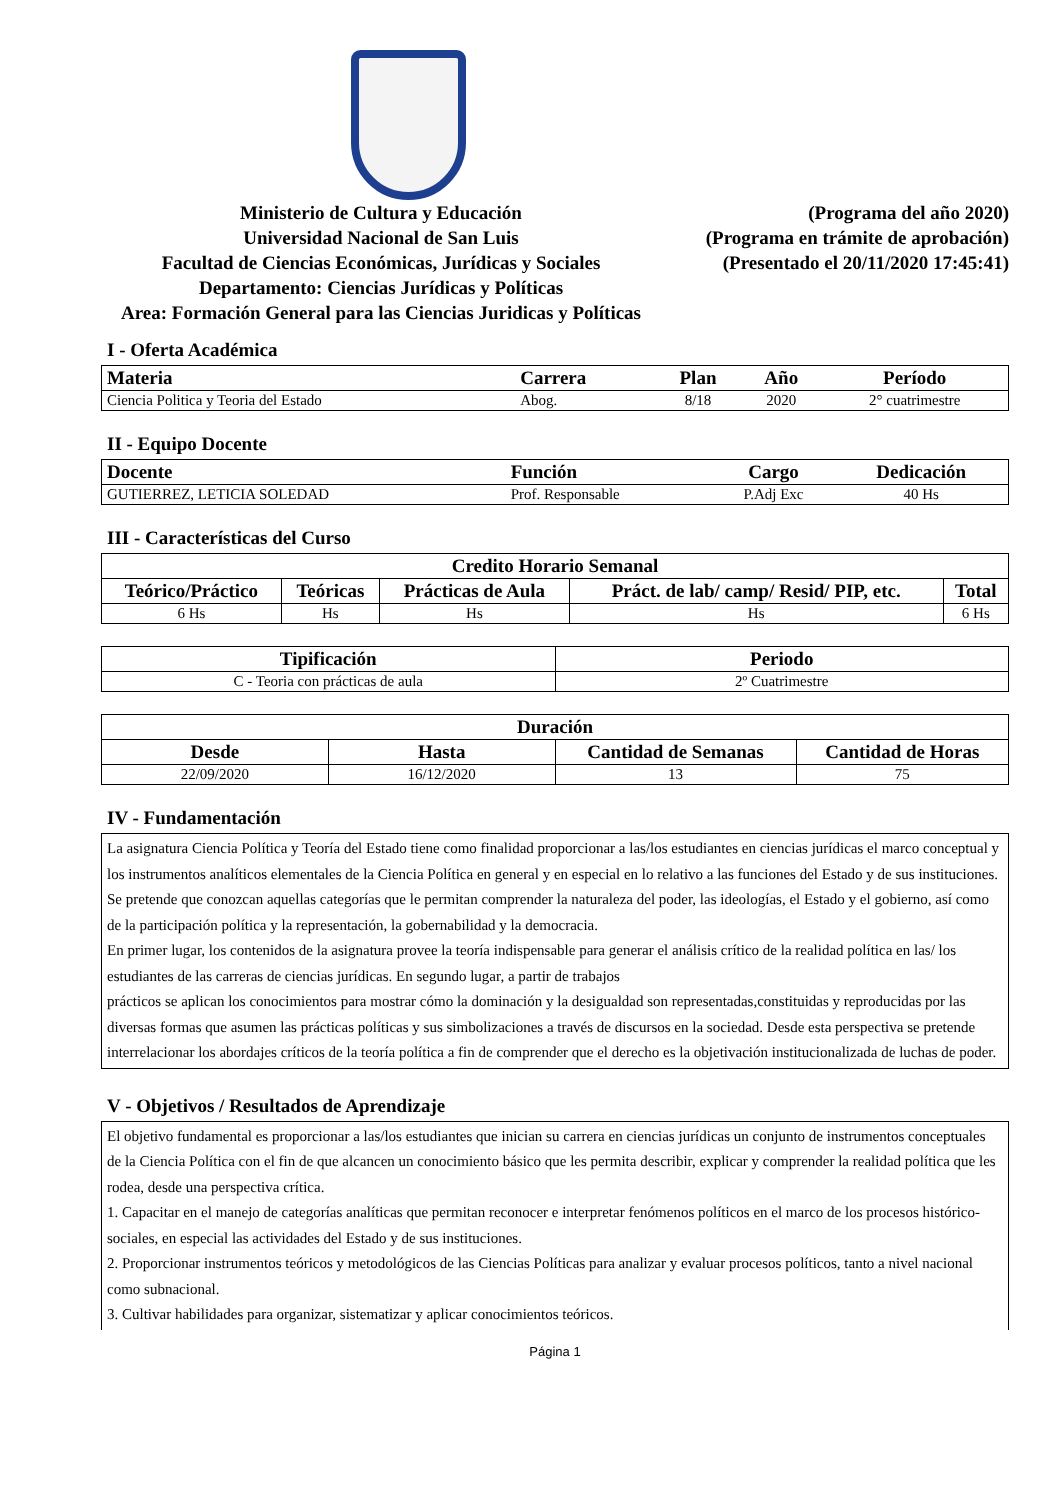Ministerio de Cultura y Educación
Universidad Nacional de San Luis
Facultad de Ciencias Económicas, Jurídicas y Sociales
Departamento: Ciencias Jurídicas y Políticas
Area: Formación General para las Ciencias Juridicas y Políticas
(Programa del año 2020)
(Programa en trámite de aprobación)
(Presentado el 20/11/2020 17:45:41)
I - Oferta Académica
| Materia | Carrera | Plan | Año | Período |
| --- | --- | --- | --- | --- |
| Ciencia Politica y Teoria del Estado | Abog. | 8/18 | 2020 | 2° cuatrimestre |
II - Equipo Docente
| Docente | Función | Cargo | Dedicación |
| --- | --- | --- | --- |
| GUTIERREZ, LETICIA SOLEDAD | Prof. Responsable | P.Adj Exc | 40 Hs |
III - Características del Curso
| Credito Horario Semanal | | | | |
| --- | --- | --- | --- | --- |
| Teórico/Práctico | Teóricas | Prácticas de Aula | Práct. de lab/ camp/ Resid/ PIP, etc. | Total |
| 6 Hs | Hs | Hs | Hs | 6 Hs |
| Tipificación | Periodo |
| --- | --- |
| C - Teoria con prácticas de aula | 2º Cuatrimestre |
| Duración | | | |
| --- | --- | --- | --- |
| Desde | Hasta | Cantidad de Semanas | Cantidad de Horas |
| 22/09/2020 | 16/12/2020 | 13 | 75 |
IV - Fundamentación
La asignatura Ciencia Política y Teoría del Estado tiene como finalidad proporcionar a las/los estudiantes en ciencias jurídicas el marco conceptual y los instrumentos analíticos elementales de la Ciencia Política en general y en especial en lo relativo a las funciones del Estado y de sus instituciones. Se pretende que conozcan aquellas categorías que le permitan comprender la naturaleza del poder, las ideologías, el Estado y el gobierno, así como de la participación política y la representación, la gobernabilidad y la democracia.
En primer lugar, los contenidos de la asignatura provee la teoría indispensable para generar el análisis crítico de la realidad política en las/ los estudiantes de las carreras de ciencias jurídicas. En segundo lugar, a partir de trabajos
prácticos se aplican los conocimientos para mostrar cómo la dominación y la desigualdad son representadas,constituidas y reproducidas por las diversas formas que asumen las prácticas políticas y sus simbolizaciones a través de discursos en la sociedad. Desde esta perspectiva se pretende interrelacionar los abordajes críticos de la teoría política a fin de comprender que el derecho es la objetivación institucionalizada de luchas de poder.
V - Objetivos / Resultados de Aprendizaje
El objetivo fundamental es proporcionar a las/los estudiantes que inician su carrera en ciencias jurídicas un conjunto de instrumentos conceptuales de la Ciencia Política con el fin de que alcancen un conocimiento básico que les permita describir, explicar y comprender la realidad política que les rodea, desde una perspectiva crítica.
1. Capacitar en el manejo de categorías analíticas que permitan reconocer e interpretar fenómenos políticos en el marco de los procesos histórico- sociales, en especial las actividades del Estado y de sus instituciones.
2. Proporcionar instrumentos teóricos y metodológicos de las Ciencias Políticas para analizar y evaluar procesos políticos, tanto a nivel nacional como subnacional.
3. Cultivar habilidades para organizar, sistematizar y aplicar conocimientos teóricos.
Página 1